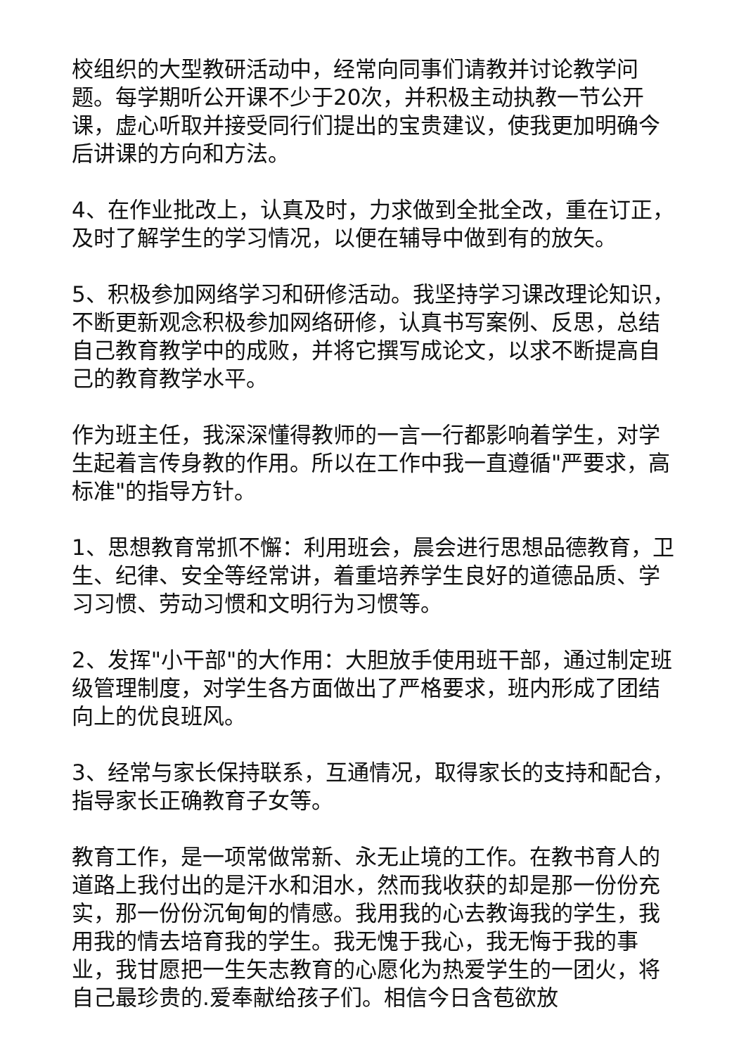校组织的大型教研活动中，经常向同事们请教并讨论教学问题。每学期听公开课不少于20次，并积极主动执教一节公开课，虚心听取并接受同行们提出的宝贵建议，使我更加明确今后讲课的方向和方法。
4、在作业批改上，认真及时，力求做到全批全改，重在订正，及时了解学生的学习情况，以便在辅导中做到有的放矢。
5、积极参加网络学习和研修活动。我坚持学习课改理论知识，不断更新观念积极参加网络研修，认真书写案例、反思，总结自己教育教学中的成败，并将它撰写成论文，以求不断提高自己的教育教学水平。
作为班主任，我深深懂得教师的一言一行都影响着学生，对学生起着言传身教的作用。所以在工作中我一直遵循"严要求，高标准"的指导方针。
1、思想教育常抓不懈：利用班会，晨会进行思想品德教育，卫生、纪律、安全等经常讲，着重培养学生良好的道德品质、学习习惯、劳动习惯和文明行为习惯等。
2、发挥"小干部"的大作用：大胆放手使用班干部，通过制定班级管理制度，对学生各方面做出了严格要求，班内形成了团结向上的优良班风。
3、经常与家长保持联系，互通情况，取得家长的支持和配合，指导家长正确教育子女等。
教育工作，是一项常做常新、永无止境的工作。在教书育人的道路上我付出的是汗水和泪水，然而我收获的却是那一份份充实，那一份份沉甸甸的情感。我用我的心去教诲我的学生，我用我的情去培育我的学生。我无愧于我心，我无悔于我的事业，我甘愿把一生矢志教育的心愿化为热爱学生的一团火，将自己最珍贵的.爱奉献给孩子们。相信今日含苞欲放